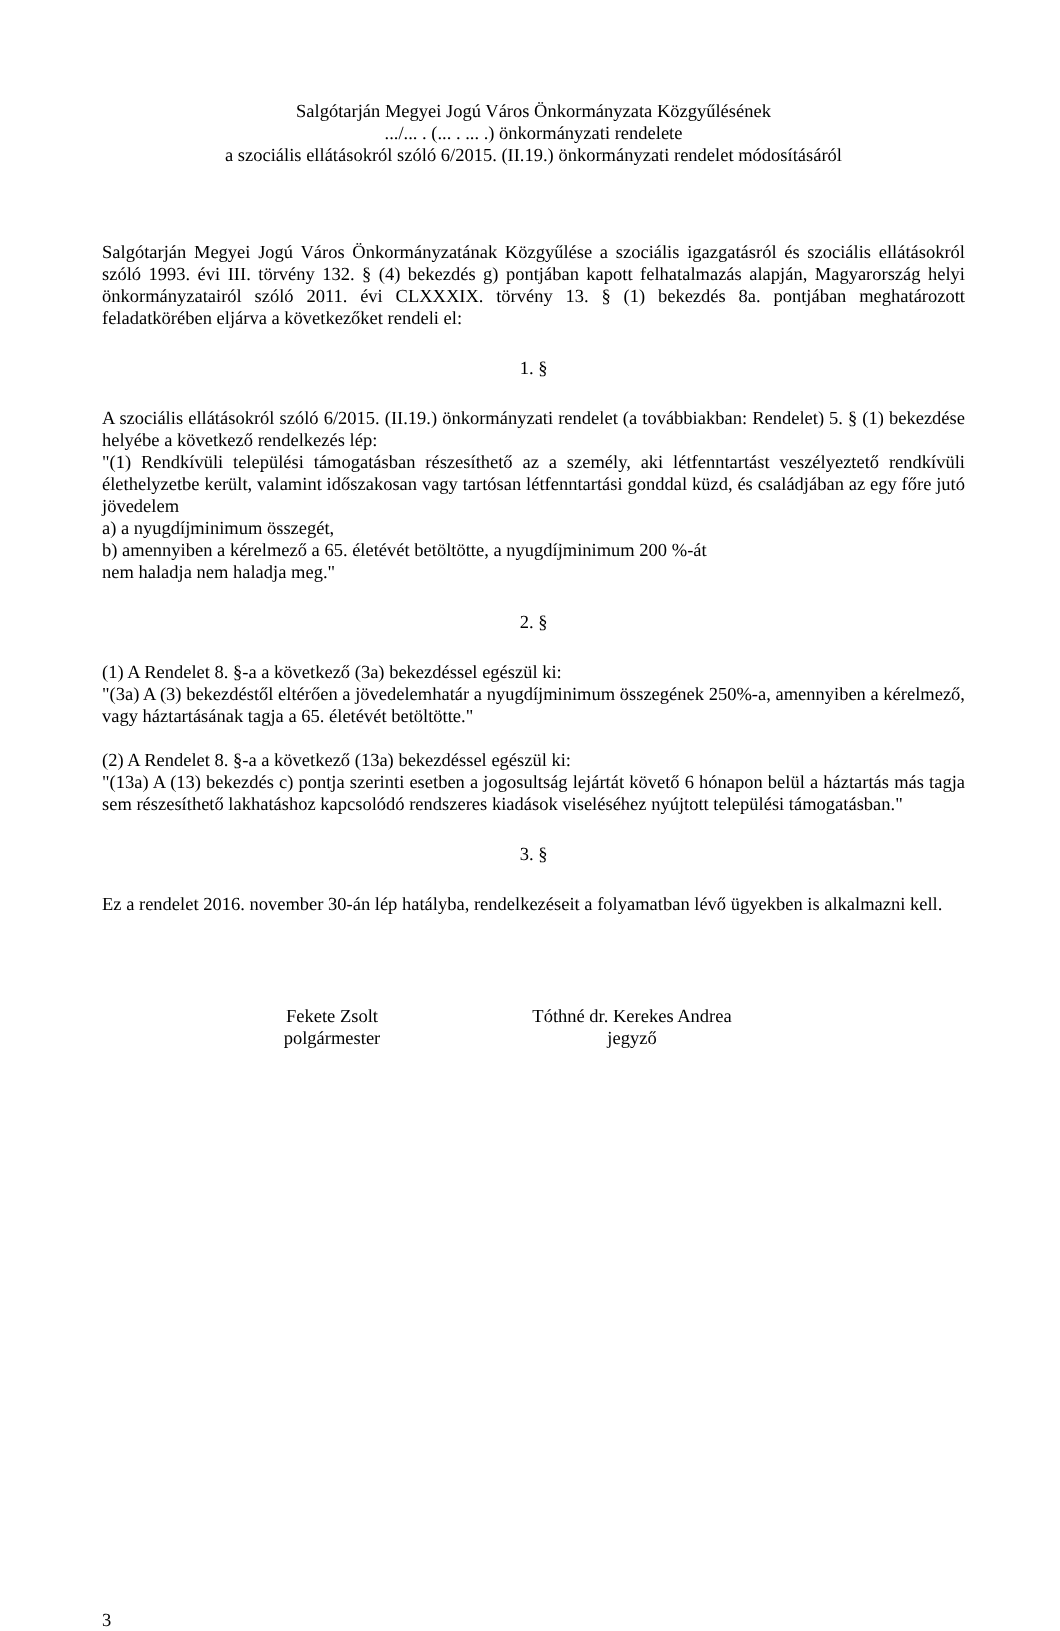Salgótarján Megyei Jogú Város Önkormányzata Közgyűlésének
.../... . (... . ... .) önkormányzati rendelete
a szociális ellátásokról szóló 6/2015. (II.19.) önkormányzati rendelet módosításáról
Salgótarján Megyei Jogú Város Önkormányzatának Közgyűlése a szociális igazgatásról és szociális ellátásokról szóló 1993. évi III. törvény 132. § (4) bekezdés g) pontjában kapott felhatalmazás alapján, Magyarország helyi önkormányzatairól szóló 2011. évi CLXXXIX. törvény 13. § (1) bekezdés 8a. pontjában meghatározott feladatkörében eljárva a következőket rendeli el:
1. §
A szociális ellátásokról szóló 6/2015. (II.19.) önkormányzati rendelet (a továbbiakban: Rendelet) 5. § (1) bekezdése helyébe a következő rendelkezés lép:
"(1) Rendkívüli települési támogatásban részesíthető az a személy, aki létfenntartást veszélyeztető rendkívüli élethelyzetbe került, valamint időszakosan vagy tartósan létfenntartási gonddal küzd, és családjában az egy főre jutó jövedelem
a) a nyugdíjminimum összegét,
b) amennyiben a kérelmező a 65. életévét betöltötte, a nyugdíjminimum 200 %-át
nem haladja nem haladja meg."
2. §
(1) A Rendelet 8. §-a a következő (3a) bekezdéssel egészül ki:
"(3a) A (3) bekezdéstől eltérően a jövedelemhatár a nyugdíjminimum összegének 250%-a, amennyiben a kérelmező, vagy háztartásának tagja a 65. életévét betöltötte."
(2) A Rendelet 8. §-a a következő (13a) bekezdéssel egészül ki:
"(13a) A (13) bekezdés c) pontja szerinti esetben a jogosultság lejártát követő 6 hónapon belül a háztartás más tagja sem részesíthető lakhatáshoz kapcsolódó rendszeres kiadások viseléséhez nyújtott települési támogatásban."
3. §
Ez a rendelet 2016. november 30-án lép hatályba, rendelkezéseit a folyamatban lévő ügyekben is alkalmazni kell.
Fekete Zsolt
polgármester
Tóthné dr. Kerekes Andrea
jegyző
3